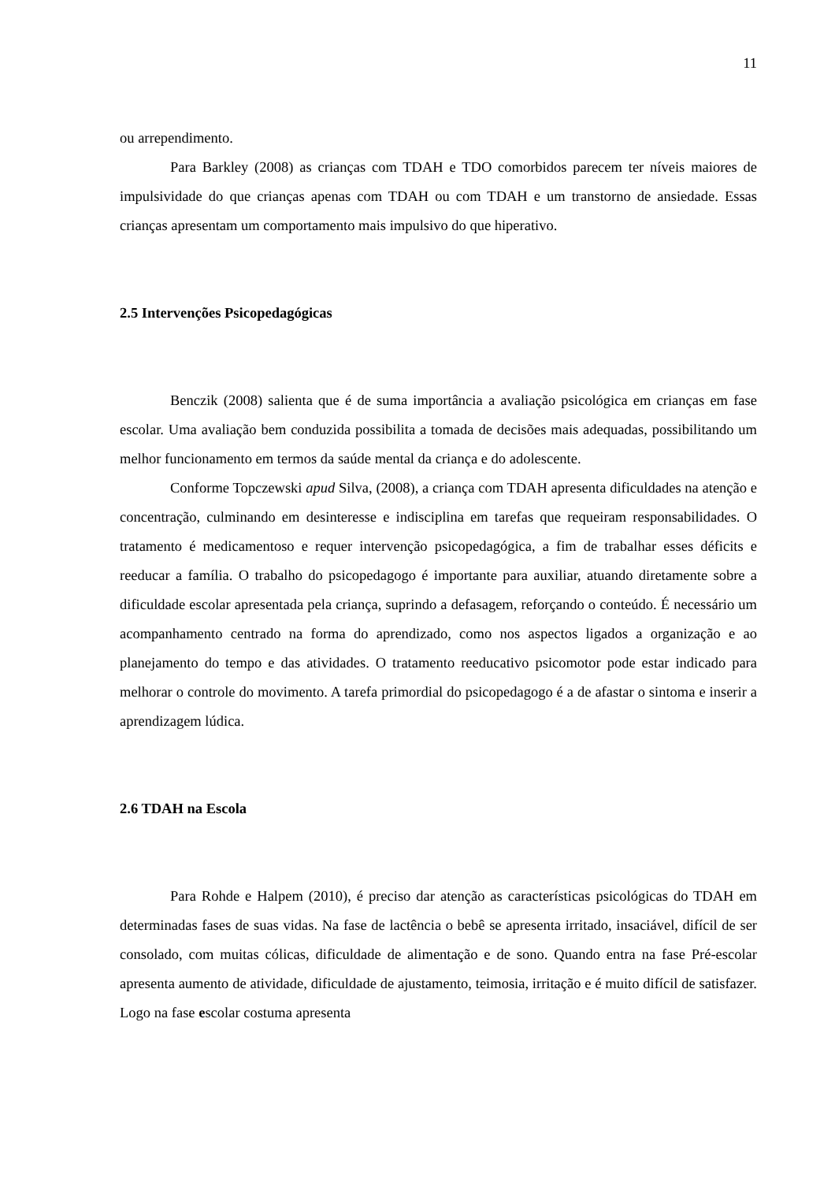11
ou arrependimento.
Para Barkley (2008) as crianças com TDAH e TDO comorbidos parecem ter níveis maiores de impulsividade do que crianças apenas com TDAH ou com TDAH e um transtorno de ansiedade. Essas crianças apresentam um comportamento mais impulsivo do que hiperativo.
2.5 Intervenções Psicopedagógicas
Benczik (2008) salienta que é de suma importância a avaliação psicológica em crianças em fase escolar. Uma avaliação bem conduzida possibilita a tomada de decisões mais adequadas, possibilitando um melhor funcionamento em termos da saúde mental da criança e do adolescente.
Conforme Topczewski apud Silva, (2008), a criança com TDAH apresenta dificuldades na atenção e concentração, culminando em desinteresse e indisciplina em tarefas que requeiram responsabilidades. O tratamento é medicamentoso e requer intervenção psicopedagógica, a fim de trabalhar esses déficits e reeducar a família. O trabalho do psicopedagogo é importante para auxiliar, atuando diretamente sobre a dificuldade escolar apresentada pela criança, suprindo a defasagem, reforçando o conteúdo. É necessário um acompanhamento centrado na forma do aprendizado, como nos aspectos ligados a organização e ao planejamento do tempo e das atividades. O tratamento reeducativo psicomotor pode estar indicado para melhorar o controle do movimento. A tarefa primordial do psicopedagogo é a de afastar o sintoma e inserir a aprendizagem lúdica.
2.6 TDAH na Escola
Para Rohde e Halpem (2010), é preciso dar atenção as características psicológicas do TDAH em determinadas fases de suas vidas. Na fase de lactência o bebê se apresenta irritado, insaciável, difícil de ser consolado, com muitas cólicas, dificuldade de alimentação e de sono. Quando entra na fase Pré-escolar apresenta aumento de atividade, dificuldade de ajustamento, teimosia, irritação e é muito difícil de satisfazer. Logo na fase escolar costuma apresenta